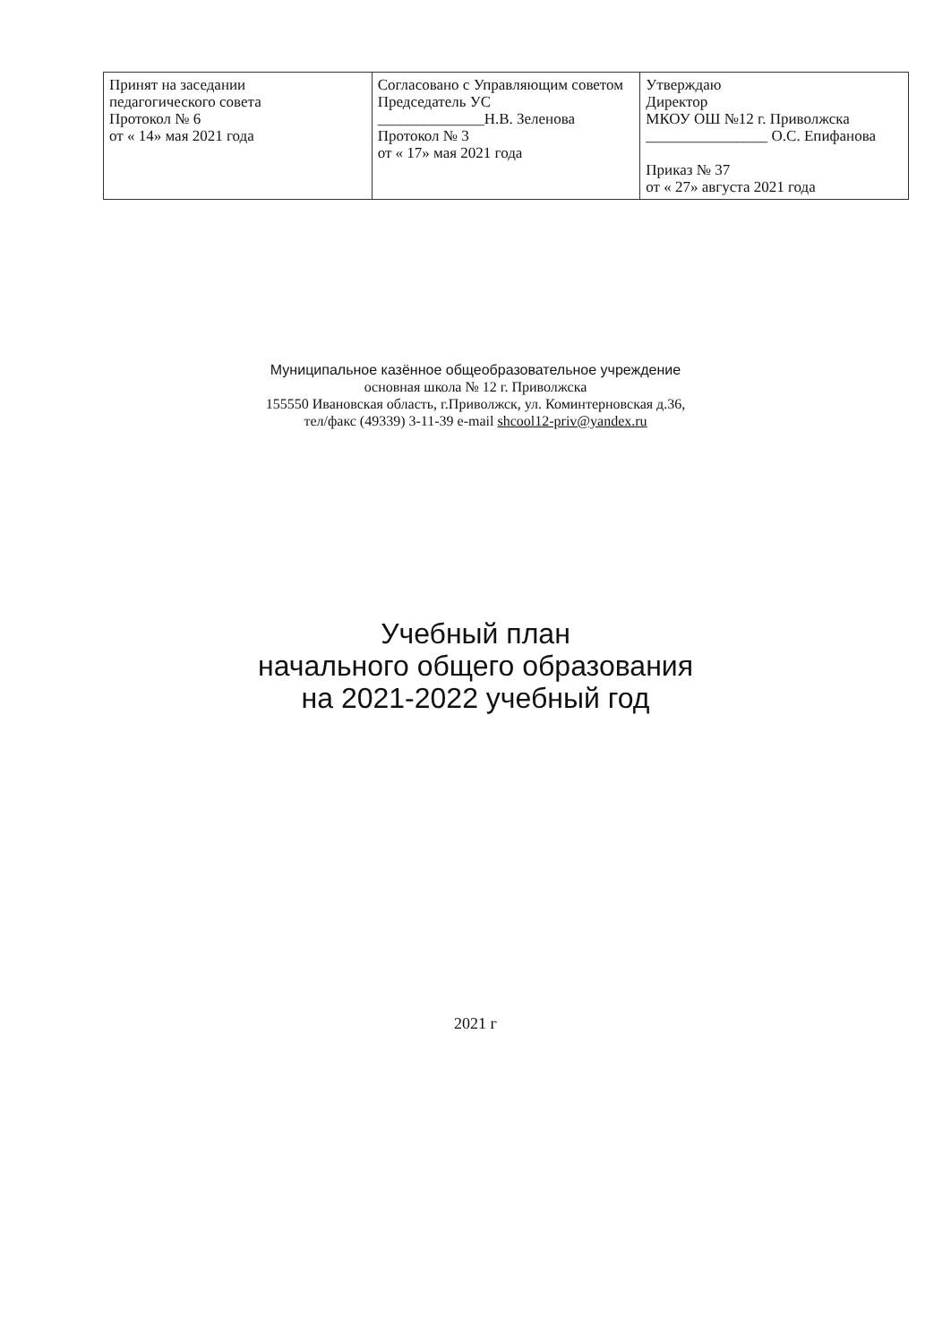| Принят на заседании педагогического совета Протокол № 6 от « 14» мая 2021 года | Согласовано с Управляющим советом Председатель УС ______________Н.В. Зеленова Протокол № 3 от « 17» мая 2021 года | Утверждаю Директор МКОУ ОШ №12 г. Приволжска ________________ О.С. Епифанова Приказ № 37 от « 27» августа 2021 года |
Муниципальное казённое общеобразовательное учреждение
основная школа № 12 г. Приволжска
155550 Ивановская область, г.Приволжск, ул. Коминтерновская д.36,
тел/факс (49339) 3-11-39 e-mail shcool12-priv@yandex.ru
Учебный план
начального общего образования
на 2021-2022 учебный год
2021 г